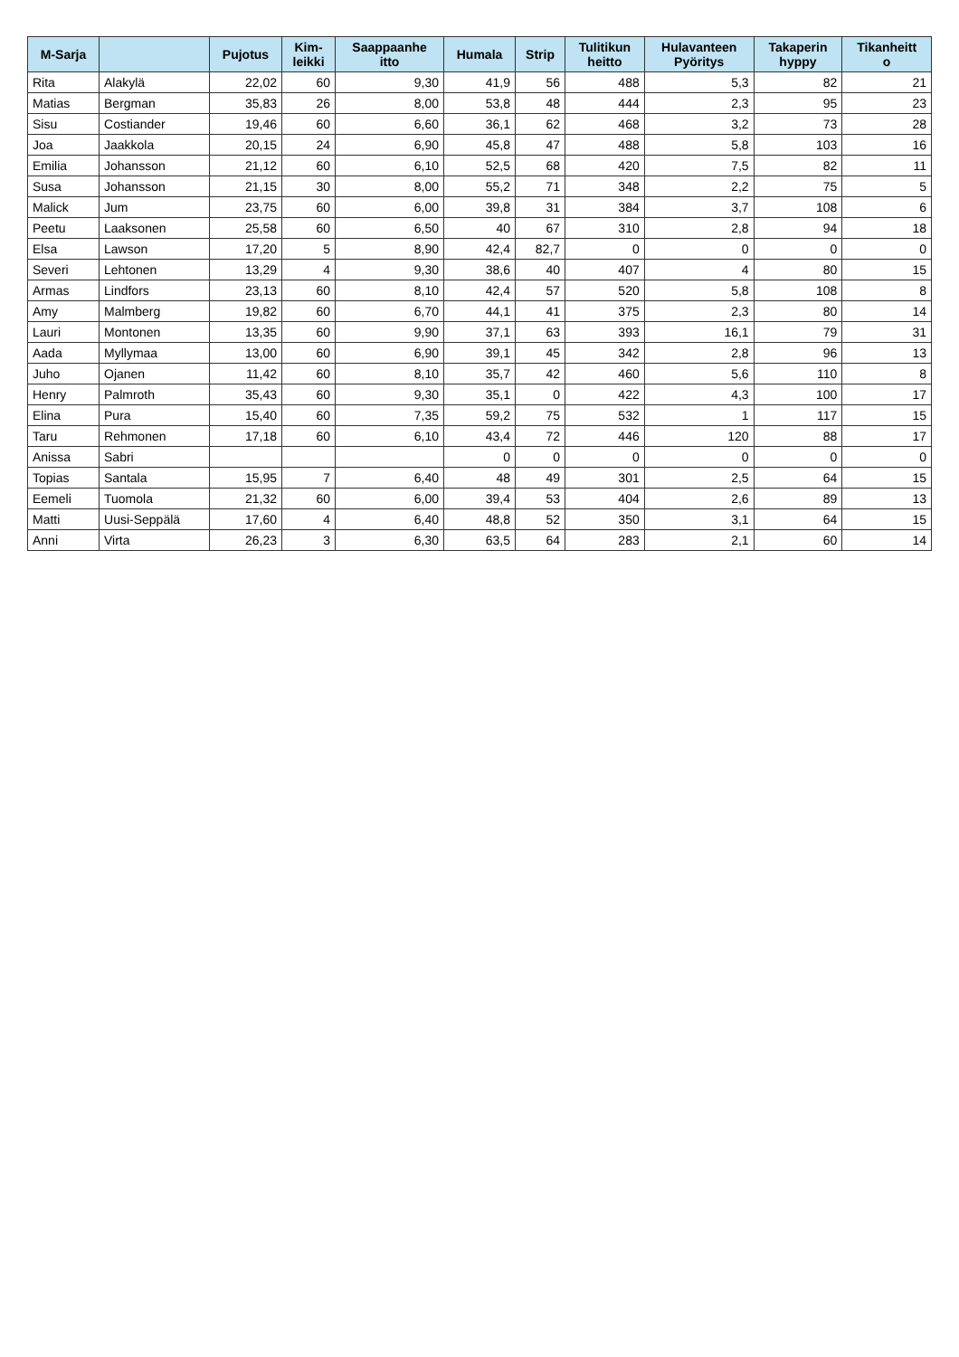| M-Sarja | | Pujotus | Kim- leikki | Saappaanhe itto | Humala | Strip | Tulitikun heitto | Hulavanteen Pyöritys | Takaperin hyppy | Tikanheitt o |
| --- | --- | --- | --- | --- | --- | --- | --- | --- | --- | --- |
| Rita | Alakylä | 22,02 | 60 | 9,30 | 41,9 | 56 | 488 | 5,3 | 82 | 21 |
| Matias | Bergman | 35,83 | 26 | 8,00 | 53,8 | 48 | 444 | 2,3 | 95 | 23 |
| Sisu | Costiander | 19,46 | 60 | 6,60 | 36,1 | 62 | 468 | 3,2 | 73 | 28 |
| Joa | Jaakkola | 20,15 | 24 | 6,90 | 45,8 | 47 | 488 | 5,8 | 103 | 16 |
| Emilia | Johansson | 21,12 | 60 | 6,10 | 52,5 | 68 | 420 | 7,5 | 82 | 11 |
| Susa | Johansson | 21,15 | 30 | 8,00 | 55,2 | 71 | 348 | 2,2 | 75 | 5 |
| Malick | Jum | 23,75 | 60 | 6,00 | 39,8 | 31 | 384 | 3,7 | 108 | 6 |
| Peetu | Laaksonen | 25,58 | 60 | 6,50 | 40 | 67 | 310 | 2,8 | 94 | 18 |
| Elsa | Lawson | 17,20 | 5 | 8,90 | 42,4 | 82,7 | 0 | 0 | 0 | 0 |
| Severi | Lehtonen | 13,29 | 4 | 9,30 | 38,6 | 40 | 407 | 4 | 80 | 15 |
| Armas | Lindfors | 23,13 | 60 | 8,10 | 42,4 | 57 | 520 | 5,8 | 108 | 8 |
| Amy | Malmberg | 19,82 | 60 | 6,70 | 44,1 | 41 | 375 | 2,3 | 80 | 14 |
| Lauri | Montonen | 13,35 | 60 | 9,90 | 37,1 | 63 | 393 | 16,1 | 79 | 31 |
| Aada | Myllymaa | 13,00 | 60 | 6,90 | 39,1 | 45 | 342 | 2,8 | 96 | 13 |
| Juho | Ojanen | 11,42 | 60 | 8,10 | 35,7 | 42 | 460 | 5,6 | 110 | 8 |
| Henry | Palmroth | 35,43 | 60 | 9,30 | 35,1 | 0 | 422 | 4,3 | 100 | 17 |
| Elina | Pura | 15,40 | 60 | 7,35 | 59,2 | 75 | 532 | 1 | 117 | 15 |
| Taru | Rehmonen | 17,18 | 60 | 6,10 | 43,4 | 72 | 446 | 120 | 88 | 17 |
| Anissa | Sabri | | | | 0 | 0 | 0 | 0 | 0 | 0 |
| Topias | Santala | 15,95 | 7 | 6,40 | 48 | 49 | 301 | 2,5 | 64 | 15 |
| Eemeli | Tuomola | 21,32 | 60 | 6,00 | 39,4 | 53 | 404 | 2,6 | 89 | 13 |
| Matti | Uusi-Seppälä | 17,60 | 4 | 6,40 | 48,8 | 52 | 350 | 3,1 | 64 | 15 |
| Anni | Virta | 26,23 | 3 | 6,30 | 63,5 | 64 | 283 | 2,1 | 60 | 14 |